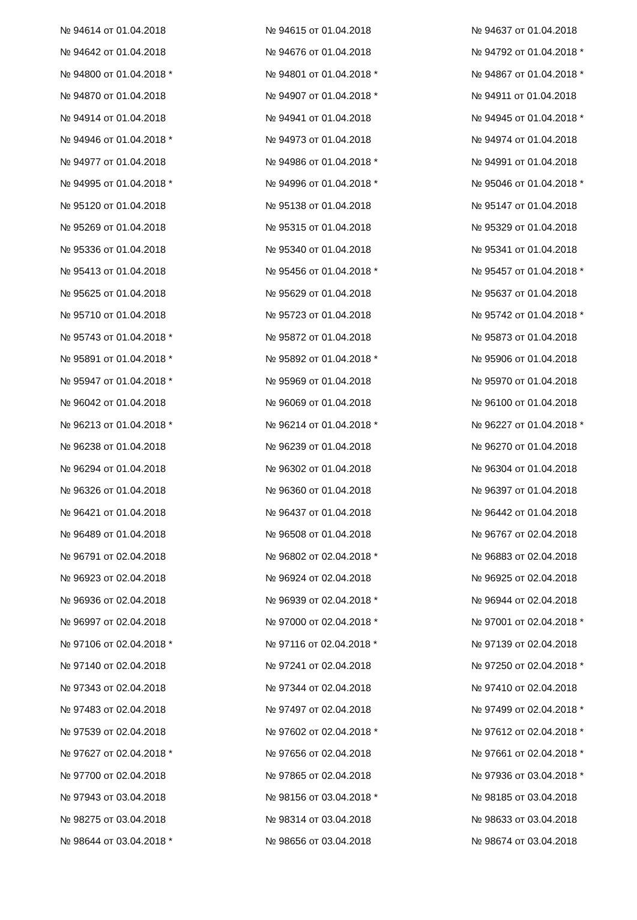| № 94614 от 01.04.2018 | № 94615 от 01.04.2018 | № 94637 от 01.04.2018 |
| № 94642 от 01.04.2018 | № 94676 от 01.04.2018 | № 94792 от 01.04.2018 * |
| № 94800 от 01.04.2018 * | № 94801 от 01.04.2018 * | № 94867 от 01.04.2018 * |
| № 94870 от 01.04.2018 | № 94907 от 01.04.2018 * | № 94911 от 01.04.2018 |
| № 94914 от 01.04.2018 | № 94941 от 01.04.2018 | № 94945 от 01.04.2018 * |
| № 94946 от 01.04.2018 * | № 94973 от 01.04.2018 | № 94974 от 01.04.2018 |
| № 94977 от 01.04.2018 | № 94986 от 01.04.2018 * | № 94991 от 01.04.2018 |
| № 94995 от 01.04.2018 * | № 94996 от 01.04.2018 * | № 95046 от 01.04.2018 * |
| № 95120 от 01.04.2018 | № 95138 от 01.04.2018 | № 95147 от 01.04.2018 |
| № 95269 от 01.04.2018 | № 95315 от 01.04.2018 | № 95329 от 01.04.2018 |
| № 95336 от 01.04.2018 | № 95340 от 01.04.2018 | № 95341 от 01.04.2018 |
| № 95413 от 01.04.2018 | № 95456 от 01.04.2018 * | № 95457 от 01.04.2018 * |
| № 95625 от 01.04.2018 | № 95629 от 01.04.2018 | № 95637 от 01.04.2018 |
| № 95710 от 01.04.2018 | № 95723 от 01.04.2018 | № 95742 от 01.04.2018 * |
| № 95743 от 01.04.2018 * | № 95872 от 01.04.2018 | № 95873 от 01.04.2018 |
| № 95891 от 01.04.2018 * | № 95892 от 01.04.2018 * | № 95906 от 01.04.2018 |
| № 95947 от 01.04.2018 * | № 95969 от 01.04.2018 | № 95970 от 01.04.2018 |
| № 96042 от 01.04.2018 | № 96069 от 01.04.2018 | № 96100 от 01.04.2018 |
| № 96213 от 01.04.2018 * | № 96214 от 01.04.2018 * | № 96227 от 01.04.2018 * |
| № 96238 от 01.04.2018 | № 96239 от 01.04.2018 | № 96270 от 01.04.2018 |
| № 96294 от 01.04.2018 | № 96302 от 01.04.2018 | № 96304 от 01.04.2018 |
| № 96326 от 01.04.2018 | № 96360 от 01.04.2018 | № 96397 от 01.04.2018 |
| № 96421 от 01.04.2018 | № 96437 от 01.04.2018 | № 96442 от 01.04.2018 |
| № 96489 от 01.04.2018 | № 96508 от 01.04.2018 | № 96767 от 02.04.2018 |
| № 96791 от 02.04.2018 | № 96802 от 02.04.2018 * | № 96883 от 02.04.2018 |
| № 96923 от 02.04.2018 | № 96924 от 02.04.2018 | № 96925 от 02.04.2018 |
| № 96936 от 02.04.2018 | № 96939 от 02.04.2018 * | № 96944 от 02.04.2018 |
| № 96997 от 02.04.2018 | № 97000 от 02.04.2018 * | № 97001 от 02.04.2018 * |
| № 97106 от 02.04.2018 * | № 97116 от 02.04.2018 * | № 97139 от 02.04.2018 |
| № 97140 от 02.04.2018 | № 97241 от 02.04.2018 | № 97250 от 02.04.2018 * |
| № 97343 от 02.04.2018 | № 97344 от 02.04.2018 | № 97410 от 02.04.2018 |
| № 97483 от 02.04.2018 | № 97497 от 02.04.2018 | № 97499 от 02.04.2018 * |
| № 97539 от 02.04.2018 | № 97602 от 02.04.2018 * | № 97612 от 02.04.2018 * |
| № 97627 от 02.04.2018 * | № 97656 от 02.04.2018 | № 97661 от 02.04.2018 * |
| № 97700 от 02.04.2018 | № 97865 от 02.04.2018 | № 97936 от 03.04.2018 * |
| № 97943 от 03.04.2018 | № 98156 от 03.04.2018 * | № 98185 от 03.04.2018 |
| № 98275 от 03.04.2018 | № 98314 от 03.04.2018 | № 98633 от 03.04.2018 |
| № 98644 от 03.04.2018 * | № 98656 от 03.04.2018 | № 98674 от 03.04.2018 |